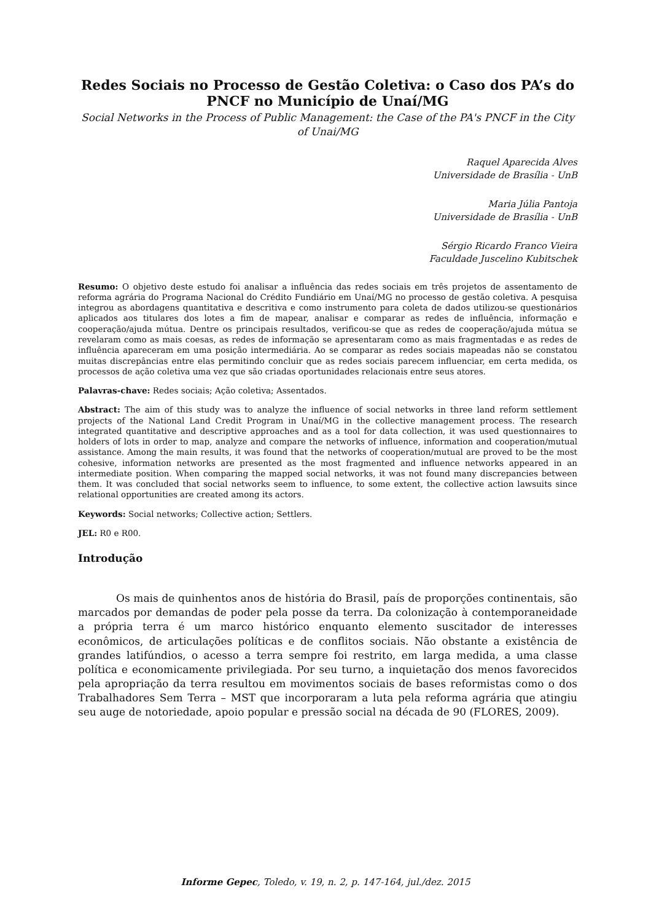Redes Sociais no Processo de Gestão Coletiva: o Caso dos PA’s do PNCF no Município de Unaí/MG
Social Networks in the Process of Public Management: the Case of the PA's PNCF in the City of Unai/MG
Raquel Aparecida Alves
Universidade de Brasília - UnB
Maria Júlia Pantoja
Universidade de Brasília - UnB
Sérgio Ricardo Franco Vieira
Faculdade Juscelino Kubitschek
Resumo: O objetivo deste estudo foi analisar a influência das redes sociais em três projetos de assentamento de reforma agrária do Programa Nacional do Crédito Fundiário em Unaí/MG no processo de gestão coletiva. A pesquisa integrou as abordagens quantitativa e descritiva e como instrumento para coleta de dados utilizou-se questionários aplicados aos titulares dos lotes a fim de mapear, analisar e comparar as redes de influência, informação e cooperação/ajuda mútua. Dentre os principais resultados, verificou-se que as redes de cooperação/ajuda mútua se revelaram como as mais coesas, as redes de informação se apresentaram como as mais fragmentadas e as redes de influência apareceram em uma posição intermediária. Ao se comparar as redes sociais mapeadas não se constatou muitas discrepâncias entre elas permitindo concluir que as redes sociais parecem influenciar, em certa medida, os processos de ação coletiva uma vez que são criadas oportunidades relacionais entre seus atores.
Palavras-chave: Redes sociais; Ação coletiva; Assentados.
Abstract: The aim of this study was to analyze the influence of social networks in three land reform settlement projects of the National Land Credit Program in Unaí/MG in the collective management process. The research integrated quantitative and descriptive approaches and as a tool for data collection, it was used questionnaires to holders of lots in order to map, analyze and compare the networks of influence, information and cooperation/mutual assistance. Among the main results, it was found that the networks of cooperation/mutual are proved to be the most cohesive, information networks are presented as the most fragmented and influence networks appeared in an intermediate position. When comparing the mapped social networks, it was not found many discrepancies between them. It was concluded that social networks seem to influence, to some extent, the collective action lawsuits since relational opportunities are created among its actors.
Keywords: Social networks; Collective action; Settlers.
JEL: R0 e R00.
Introdução
Os mais de quinhentos anos de história do Brasil, país de proporções continentais, são marcados por demandas de poder pela posse da terra. Da colonização à contemporaneidade a própria terra é um marco histórico enquanto elemento suscitador de interesses econômicos, de articulações políticas e de conflitos sociais. Não obstante a existência de grandes latifúndios, o acesso a terra sempre foi restrito, em larga medida, a uma classe política e economicamente privilegiada. Por seu turno, a inquietação dos menos favorecidos pela apropriação da terra resultou em movimentos sociais de bases reformistas como o dos Trabalhadores Sem Terra – MST que incorporaram a luta pela reforma agrária que atingiu seu auge de notoriedade, apoio popular e pressão social na década de 90 (FLORES, 2009).
Informe Gepec, Toledo, v. 19, n. 2, p. 147-164, jul./dez. 2015